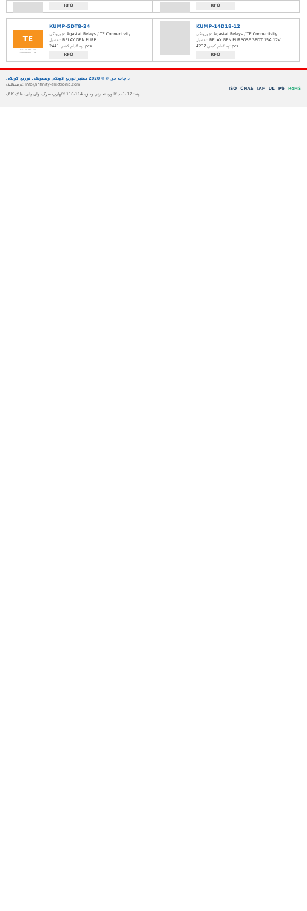RFQ RFQ
TE
AUTHORIZED DISTRIBUTOR
KUMP-5DT8-24
جوړونکي: Agastat Relays / TE Connectivity
تفصيل: RELAY GEN PURP
2441 په ګدام کښې: pcs
RFQ
KUMP-14D18-12
جوړونکي: Agastat Relays / TE Connectivity
تفصيل: RELAY GEN PURPOSE 3PDT 15A 12V
4237 په ګدام کښې: pcs
RFQ
د چاپ حق ©© 2020 معتبر توزیع کونکي ویشونکی توزیع کونکی
بریښنالیک: Info@infinity-electronic.com
د ګالورد تجارتي ودانۍ، 114-118 لاکهارټ سړک، وان چای، هانګ کانګ ،F، پته: 17
ISO CNAS IAF UL Pb RoHS